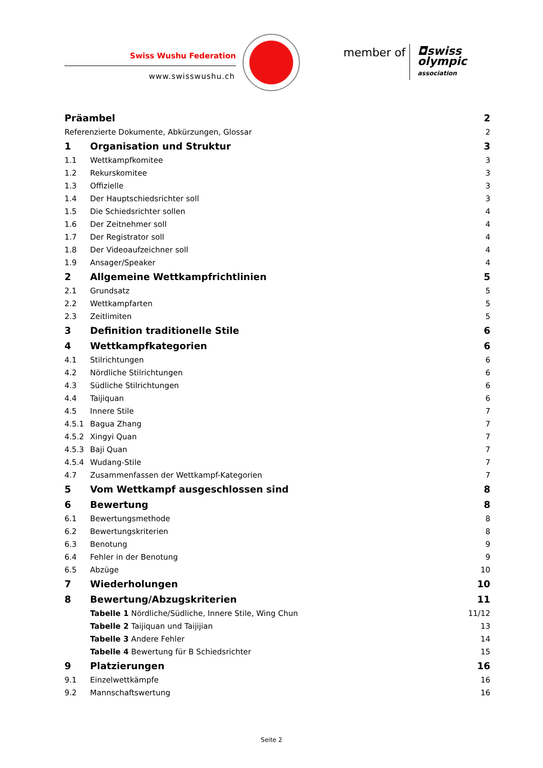Swiss Wushu Federation
www.swisswushu.ch
member of
◘swiss
olympic
association
| Präambel | | 2 |
| Referenzierte Dokumente, Abkürzungen, Glossar | | 2 |
| 1 | Organisation und Struktur | 3 |
| 1.1 | Wettkampfkomitee | 3 |
| 1.2 | Rekurskomitee | 3 |
| 1.3 | Offizielle | 3 |
| 1.4 | Der Hauptschiedsrichter soll | 3 |
| 1.5 | Die Schiedsrichter sollen | 4 |
| 1.6 | Der Zeitnehmer soll | 4 |
| 1.7 | Der Registrator soll | 4 |
| 1.8 | Der Videoaufzeichner soll | 4 |
| 1.9 | Ansager/Speaker | 4 |
| 2 | Allgemeine Wettkampfrichtlinien | 5 |
| 2.1 | Grundsatz | 5 |
| 2.2 | Wettkampfarten | 5 |
| 2.3 | Zeitlimiten | 5 |
| 3 | Definition traditionelle Stile | 6 |
| 4 | Wettkampfkategorien | 6 |
| 4.1 | Stilrichtungen | 6 |
| 4.2 | Nördliche Stilrichtungen | 6 |
| 4.3 | Südliche Stilrichtungen | 6 |
| 4.4 | Taijiquan | 6 |
| 4.5 | Innere Stile | 7 |
| 4.5.1 | Bagua Zhang | 7 |
| 4.5.2 | Xingyi Quan | 7 |
| 4.5.3 | Baji Quan | 7 |
| 4.5.4 | Wudang-Stile | 7 |
| 4.7 | Zusammenfassen der Wettkampf-Kategorien | 7 |
| 5 | Vom Wettkampf ausgeschlossen sind | 8 |
| 6 | Bewertung | 8 |
| 6.1 | Bewertungsmethode | 8 |
| 6.2 | Bewertungskriterien | 8 |
| 6.3 | Benotung | 9 |
| 6.4 | Fehler in der Benotung | 9 |
| 6.5 | Abzüge | 10 |
| 7 | Wiederholungen | 10 |
| 8 | Bewertung/Abzugskriterien | 11 |
| | Tabelle 1 Nördliche/Südliche, Innere Stile, Wing Chun | 11/12 |
| | Tabelle 2 Taijiquan und Taijijian | 13 |
| | Tabelle 3 Andere Fehler | 14 |
| | Tabelle 4 Bewertung für B Schiedsrichter | 15 |
| 9 | Platzierungen | 16 |
| 9.1 | Einzelwettkämpfe | 16 |
| 9.2 | Mannschaftswertung | 16 |
Seite 2